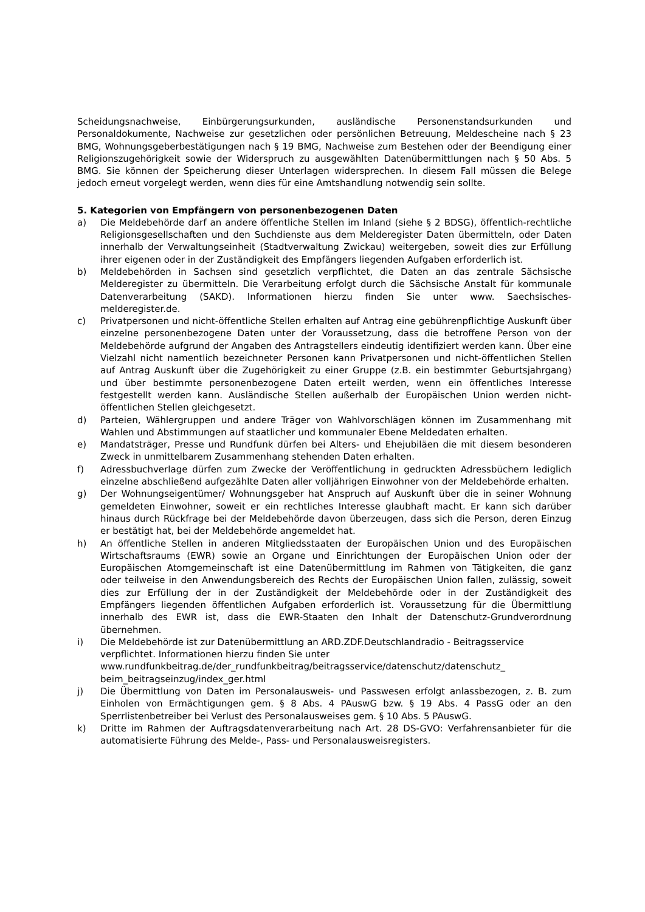Scheidungsnachweise, Einbürgerungsurkunden, ausländische Personenstandsurkunden und Personaldokumente, Nachweise zur gesetzlichen oder persönlichen Betreuung, Meldescheine nach § 23 BMG, Wohnungsgeberbestätigungen nach § 19 BMG, Nachweise zum Bestehen oder der Beendigung einer Religionszugehörigkeit sowie der Widerspruch zu ausgewählten Datenübermittlungen nach § 50 Abs. 5 BMG. Sie können der Speicherung dieser Unterlagen widersprechen. In diesem Fall müssen die Belege jedoch erneut vorgelegt werden, wenn dies für eine Amtshandlung notwendig sein sollte.
5. Kategorien von Empfängern von personenbezogenen Daten
a) Die Meldebehörde darf an andere öffentliche Stellen im Inland (siehe § 2 BDSG), öffentlich-rechtliche Religionsgesellschaften und den Suchdienste aus dem Melderegister Daten übermitteln, oder Daten innerhalb der Verwaltungseinheit (Stadtverwaltung Zwickau) weitergeben, soweit dies zur Erfüllung ihrer eigenen oder in der Zuständigkeit des Empfängers liegenden Aufgaben erforderlich ist.
b) Meldebehörden in Sachsen sind gesetzlich verpflichtet, die Daten an das zentrale Sächsische Melderegister zu übermitteln. Die Verarbeitung erfolgt durch die Sächsische Anstalt für kommunale Datenverarbeitung (SAKD). Informationen hierzu finden Sie unter www. Saechsisches-melderegister.de.
c) Privatpersonen und nicht-öffentliche Stellen erhalten auf Antrag eine gebührenpflichtige Auskunft über einzelne personenbezogene Daten unter der Voraussetzung, dass die betroffene Person von der Meldebehörde aufgrund der Angaben des Antragstellers eindeutig identifiziert werden kann. Über eine Vielzahl nicht namentlich bezeichneter Personen kann Privatpersonen und nicht-öffentlichen Stellen auf Antrag Auskunft über die Zugehörigkeit zu einer Gruppe (z.B. ein bestimmter Geburtsjahrgang) und über bestimmte personenbezogene Daten erteilt werden, wenn ein öffentliches Interesse festgestellt werden kann. Ausländische Stellen außerhalb der Europäischen Union werden nicht-öffentlichen Stellen gleichgesetzt.
d) Parteien, Wählergruppen und andere Träger von Wahlvorschlägen können im Zusammenhang mit Wahlen und Abstimmungen auf staatlicher und kommunaler Ebene Meldedaten erhalten.
e) Mandatsträger, Presse und Rundfunk dürfen bei Alters- und Ehejubiläen die mit diesem besonderen Zweck in unmittelbarem Zusammenhang stehenden Daten erhalten.
f) Adressbuchverlage dürfen zum Zwecke der Veröffentlichung in gedruckten Adressbüchern lediglich einzelne abschließend aufgezählte Daten aller volljährigen Einwohner von der Meldebehörde erhalten.
g) Der Wohnungseigentümer/ Wohnungsgeber hat Anspruch auf Auskunft über die in seiner Wohnung gemeldeten Einwohner, soweit er ein rechtliches Interesse glaubhaft macht. Er kann sich darüber hinaus durch Rückfrage bei der Meldebehörde davon überzeugen, dass sich die Person, deren Einzug er bestätigt hat, bei der Meldebehörde angemeldet hat.
h) An öffentliche Stellen in anderen Mitgliedsstaaten der Europäischen Union und des Europäischen Wirtschaftsraums (EWR) sowie an Organe und Einrichtungen der Europäischen Union oder der Europäischen Atomgemeinschaft ist eine Datenübermittlung im Rahmen von Tätigkeiten, die ganz oder teilweise in den Anwendungsbereich des Rechts der Europäischen Union fallen, zulässig, soweit dies zur Erfüllung der in der Zuständigkeit der Meldebehörde oder in der Zuständigkeit des Empfängers liegenden öffentlichen Aufgaben erforderlich ist. Voraussetzung für die Übermittlung innerhalb des EWR ist, dass die EWR-Staaten den Inhalt der Datenschutz-Grundverordnung übernehmen.
i) Die Meldebehörde ist zur Datenübermittlung an ARD.ZDF.Deutschlandradio - Beitragsservice verpflichtet. Informationen hierzu finden Sie unter www.rundfunkbeitrag.de/der_rundfunkbeitrag/beitragsservice/datenschutz/datenschutz_ beim_beitragseinzug/index_ger.html
j) Die Übermittlung von Daten im Personalausweis- und Passwesen erfolgt anlassbezogen, z. B. zum Einholen von Ermächtigungen gem. § 8 Abs. 4 PAuswG bzw. § 19 Abs. 4 PassG oder an den Sperrlistenbetreiber bei Verlust des Personalausweises gem. § 10 Abs. 5 PAuswG.
k) Dritte im Rahmen der Auftragsdatenverarbeitung nach Art. 28 DS-GVO: Verfahrensanbieter für die automatisierte Führung des Melde-, Pass- und Personalausweisregisters.